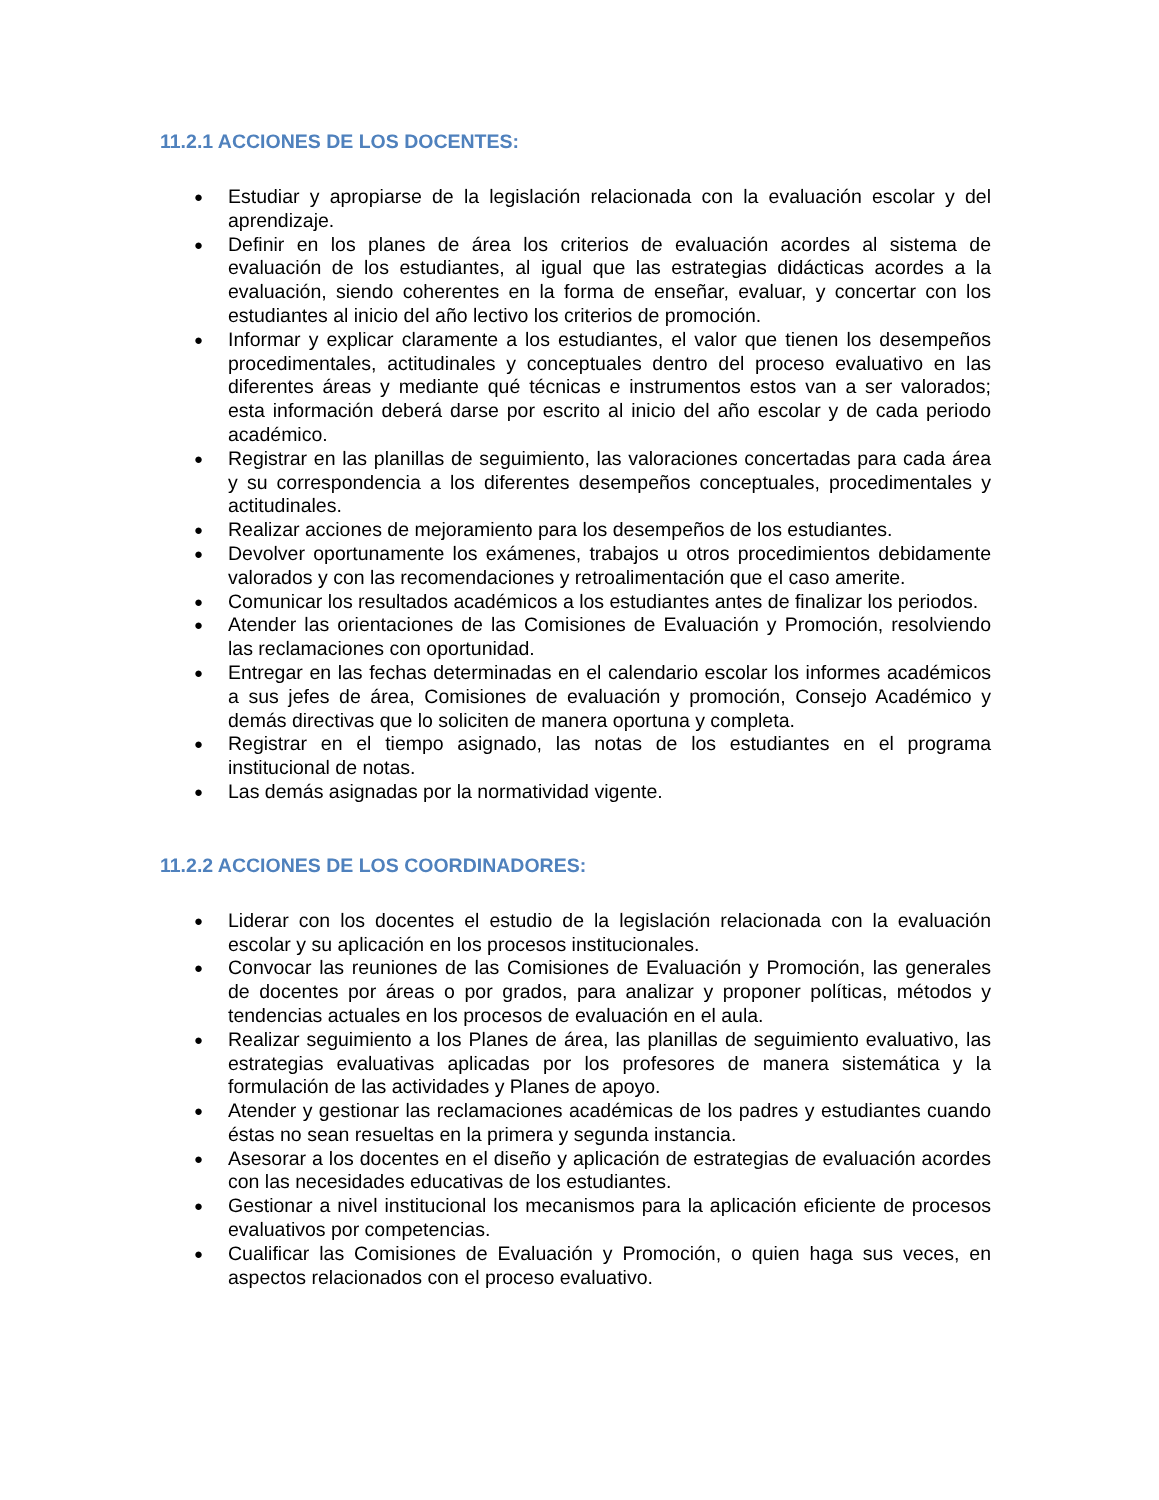11.2.1 ACCIONES DE LOS DOCENTES:
● Estudiar y apropiarse de la legislación relacionada con la evaluación escolar y del aprendizaje.
● Definir en los planes de área los criterios de evaluación acordes al sistema de evaluación de los estudiantes, al igual que las estrategias didácticas acordes a la evaluación, siendo coherentes en la forma de enseñar, evaluar, y concertar con los estudiantes al inicio del año lectivo los criterios de promoción.
● Informar y explicar claramente a los estudiantes, el valor que tienen los desempeños procedimentales, actitudinales y conceptuales dentro del proceso evaluativo en las diferentes áreas y mediante qué técnicas e instrumentos estos van a ser valorados; esta información deberá darse por escrito al inicio del año escolar y de cada periodo académico.
● Registrar en las planillas de seguimiento, las valoraciones concertadas para cada área y su correspondencia a los diferentes desempeños conceptuales, procedimentales y actitudinales.
● Realizar acciones de mejoramiento para los desempeños de los estudiantes.
● Devolver oportunamente los exámenes, trabajos u otros procedimientos debidamente valorados y con las recomendaciones y retroalimentación que el caso amerite.
● Comunicar los resultados académicos a los estudiantes antes de finalizar los periodos.
● Atender las orientaciones de las Comisiones de Evaluación y Promoción, resolviendo las reclamaciones con oportunidad.
● Entregar en las fechas determinadas en el calendario escolar los informes académicos a sus jefes de área, Comisiones de evaluación y promoción, Consejo Académico y demás directivas que lo soliciten de manera oportuna y completa.
● Registrar en el tiempo asignado, las notas de los estudiantes en el programa institucional de notas.
● Las demás asignadas por la normatividad vigente.
11.2.2 ACCIONES DE LOS COORDINADORES:
● Liderar con los docentes el estudio de la legislación relacionada con la evaluación escolar y su aplicación en los procesos institucionales.
● Convocar las reuniones de las Comisiones de Evaluación y Promoción, las generales de docentes por áreas o por grados, para analizar y proponer políticas, métodos y tendencias actuales en los procesos de evaluación en el aula.
● Realizar seguimiento a los Planes de área, las planillas de seguimiento evaluativo, las estrategias evaluativas aplicadas por los profesores de manera sistemática y la formulación de las actividades y Planes de apoyo.
● Atender y gestionar las reclamaciones académicas de los padres y estudiantes cuando éstas no sean resueltas en la primera y segunda instancia.
● Asesorar a los docentes en el diseño y aplicación de estrategias de evaluación acordes con las necesidades educativas de los estudiantes.
● Gestionar a nivel institucional los mecanismos para la aplicación eficiente de procesos evaluativos por competencias.
● Cualificar las Comisiones de Evaluación y Promoción, o quien haga sus veces, en aspectos relacionados con el proceso evaluativo.